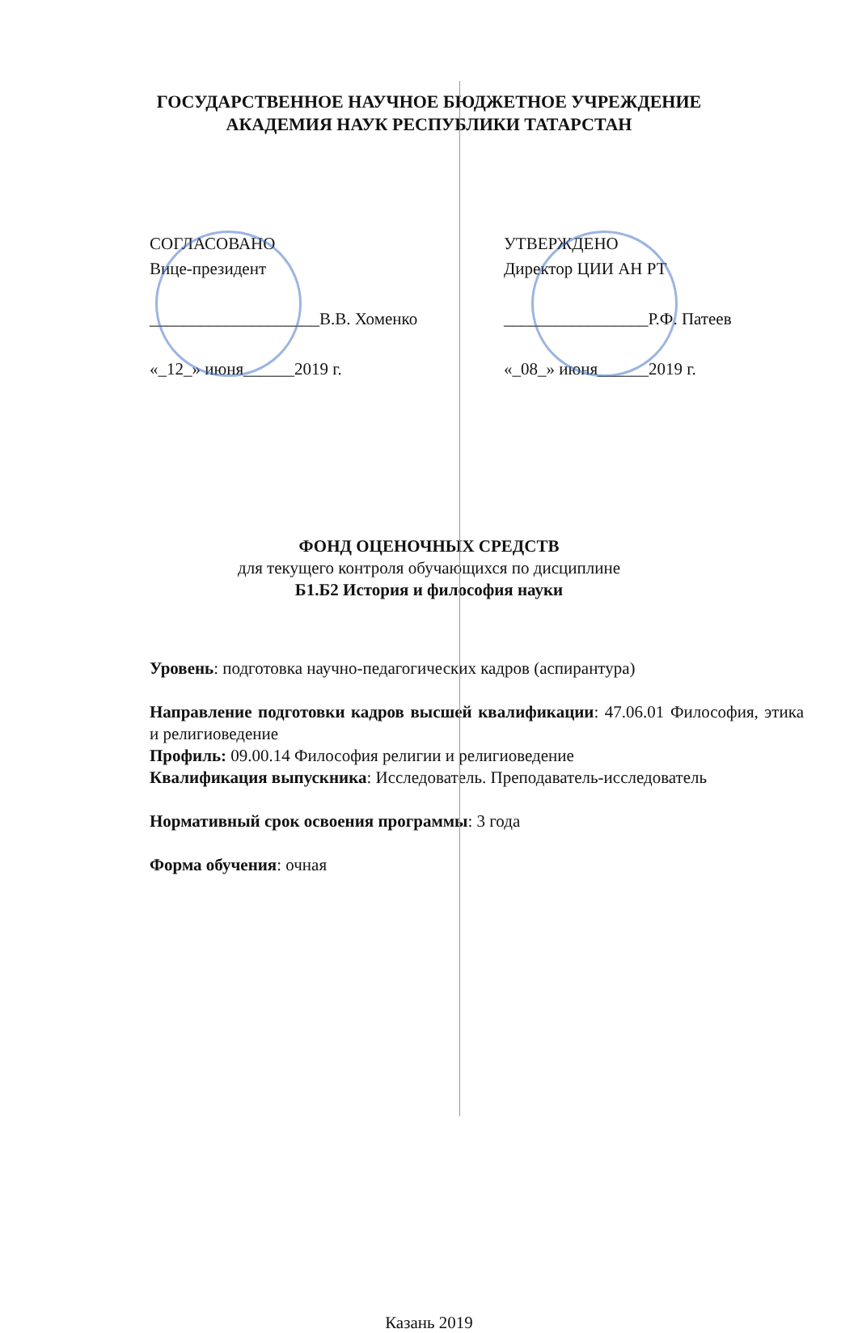ГОСУДАРСТВЕННОЕ НАУЧНОЕ БЮДЖЕТНОЕ УЧРЕЖДЕНИЕ
АКАДЕМИЯ НАУК РЕСПУБЛИКИ ТАТАРСТАН
СОГЛАСОВАНО
Вице-президент
____________________В.В. Хоменко
«_12_» июня______2019 г.
УТВЕРЖДЕНО
Директор ЦИИ АН РТ
_________________Р.Ф. Патеев
«_08_» июня______2019 г.
ФОНД ОЦЕНОЧНЫХ СРЕДСТВ
для текущего контроля обучающихся по дисциплине
Б1.Б2 История и философия науки
Уровень: подготовка научно-педагогических кадров (аспирантура)
Направление подготовки кадров высшей квалификации: 47.06.01 Философия, этика и религиоведение
Профиль: 09.00.14 Философия религии и религиоведение
Квалификация выпускника: Исследователь. Преподаватель-исследователь
Нормативный срок освоения программы: 3 года
Форма обучения: очная
Казань 2019